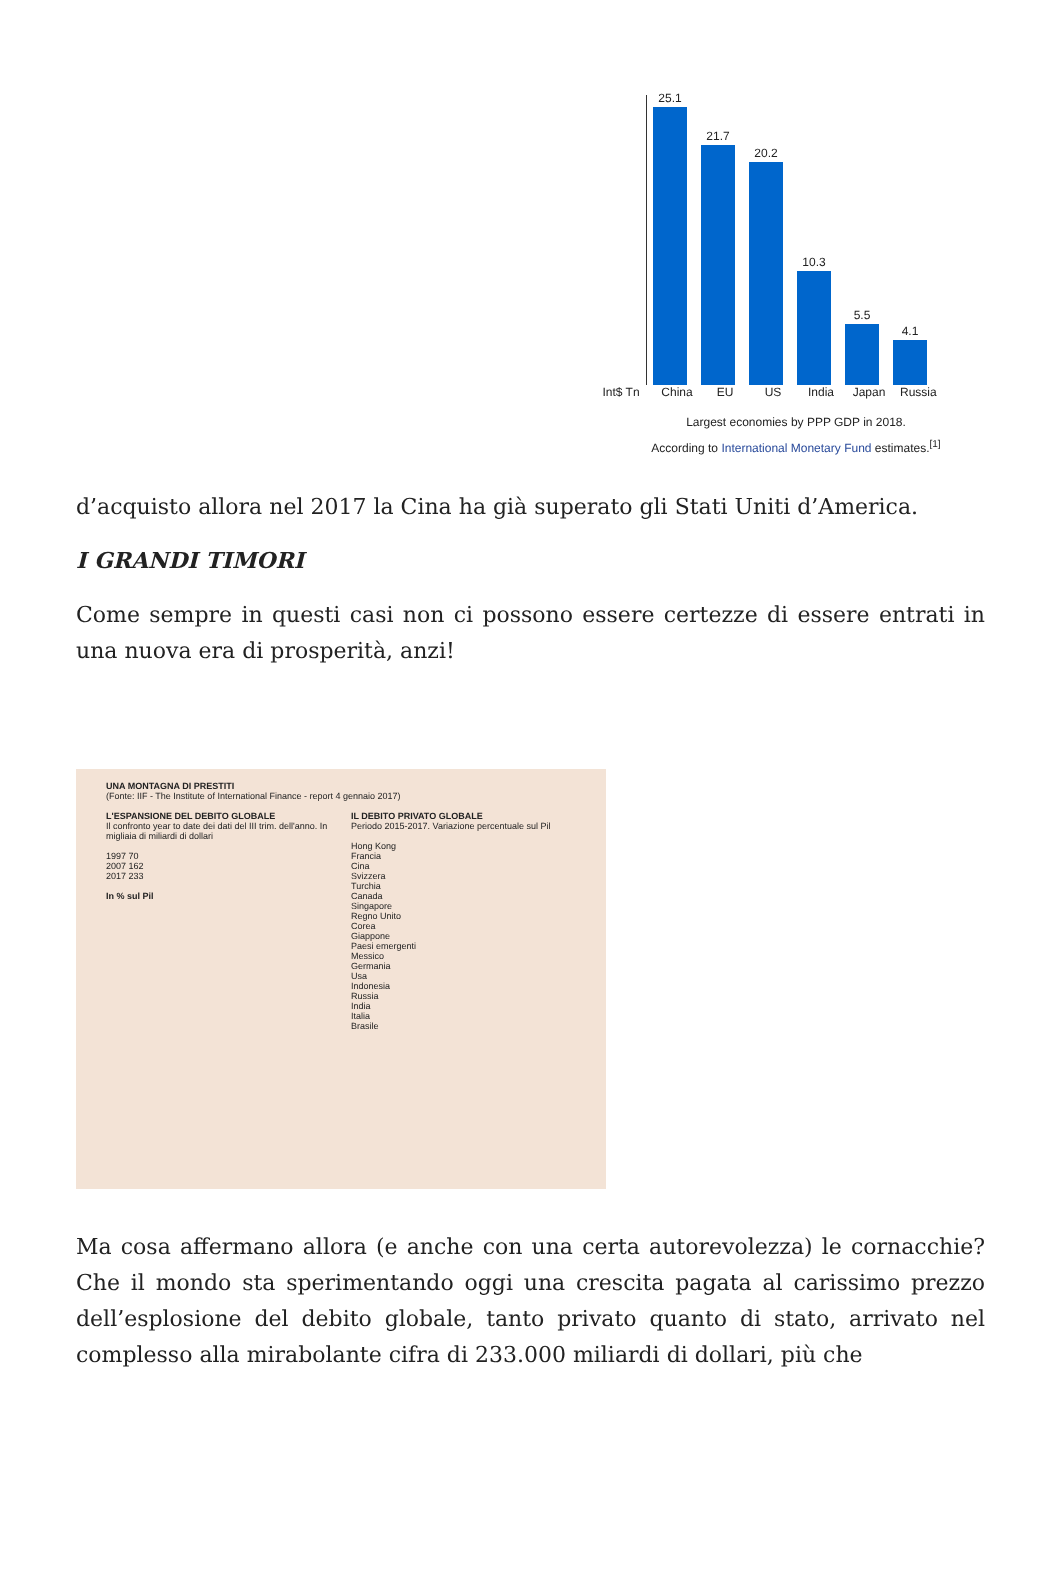25.1
21.7
20.2
10.3
5.5
4.1
Int$ Tn China EU US India Japan Russia
Largest economies by PPP GDP in 2018.
According to International Monetary Fund estimates.<sup>[1]</sup>
d’acquisto allora nel 2017 la Cina ha già superato gli Stati Uniti d’America.
I GRANDI TIMORI
Come sempre in questi casi non ci possono essere certezze di essere entrati in una nuova era di prosperità, anzi!
UNA MONTAGNA DI PRESTITI
(Fonte: IIF - The Institute of International Finance - report 4 gennaio 2017)
L'ESPANSIONE DEL DEBITO GLOBALE
Il confronto year to date dei dati del III trim. dell'anno. In migliaia di miliardi di dollari
1997 70
2007 162
2017 233
In % sul Pil
IL DEBITO PRIVATO GLOBALE
Periodo 2015-2017. Variazione percentuale sul Pil
Hong Kong
Francia
Cina
Svizzera
Turchia
Canada
Singapore
Regno Unito
Corea
Giappone
Paesi emergenti
Messico
Germania
Usa
Indonesia
Russia
India
Italia
Brasile
Ma cosa affermano allora (e anche con una certa autorevolezza) le cornacchie? Che il mondo sta sperimentando oggi una crescita pagata al carissimo prezzo dell’esplosione del debito globale, tanto privato quanto di stato, arrivato nel complesso alla mirabolante cifra di 233.000 miliardi di dollari, più che